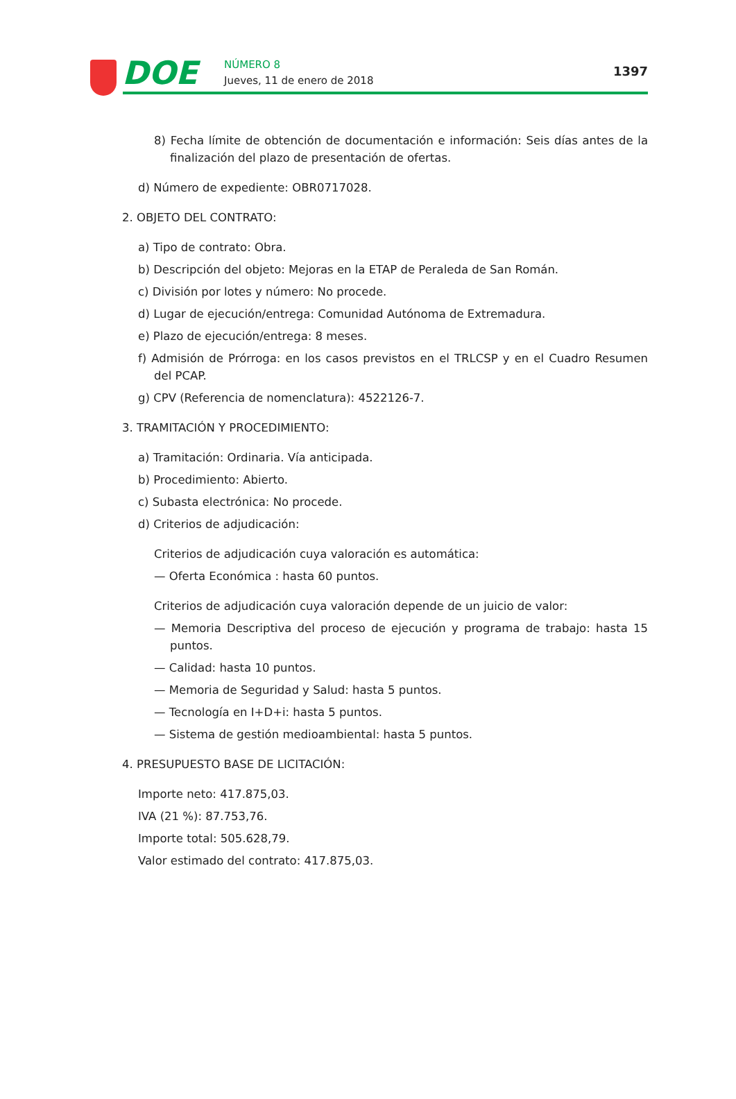DOE NÚMERO 8
Jueves, 11 de enero de 2018
1397
8) Fecha límite de obtención de documentación e información: Seis días antes de la finalización del plazo de presentación de ofertas.
d) Número de expediente: OBR0717028.
2. OBJETO DEL CONTRATO:
a) Tipo de contrato: Obra.
b) Descripción del objeto: Mejoras en la ETAP de Peraleda de San Román.
c) División por lotes y número: No procede.
d) Lugar de ejecución/entrega: Comunidad Autónoma de Extremadura.
e) Plazo de ejecución/entrega: 8 meses.
f) Admisión de Prórroga: en los casos previstos en el TRLCSP y en el Cuadro Resumen del PCAP.
g) CPV (Referencia de nomenclatura): 4522126-7.
3. TRAMITACIÓN Y PROCEDIMIENTO:
a) Tramitación: Ordinaria. Vía anticipada.
b) Procedimiento: Abierto.
c) Subasta electrónica: No procede.
d) Criterios de adjudicación:
Criterios de adjudicación cuya valoración es automática:
— Oferta Económica : hasta 60 puntos.
Criterios de adjudicación cuya valoración depende de un juicio de valor:
— Memoria Descriptiva del proceso de ejecución y programa de trabajo: hasta 15 puntos.
— Calidad: hasta 10 puntos.
— Memoria de Seguridad y Salud: hasta 5 puntos.
— Tecnología en I+D+i: hasta 5 puntos.
— Sistema de gestión medioambiental: hasta 5 puntos.
4. PRESUPUESTO BASE DE LICITACIÓN:
Importe neto: 417.875,03.
IVA (21 %): 87.753,76.
Importe total: 505.628,79.
Valor estimado del contrato: 417.875,03.